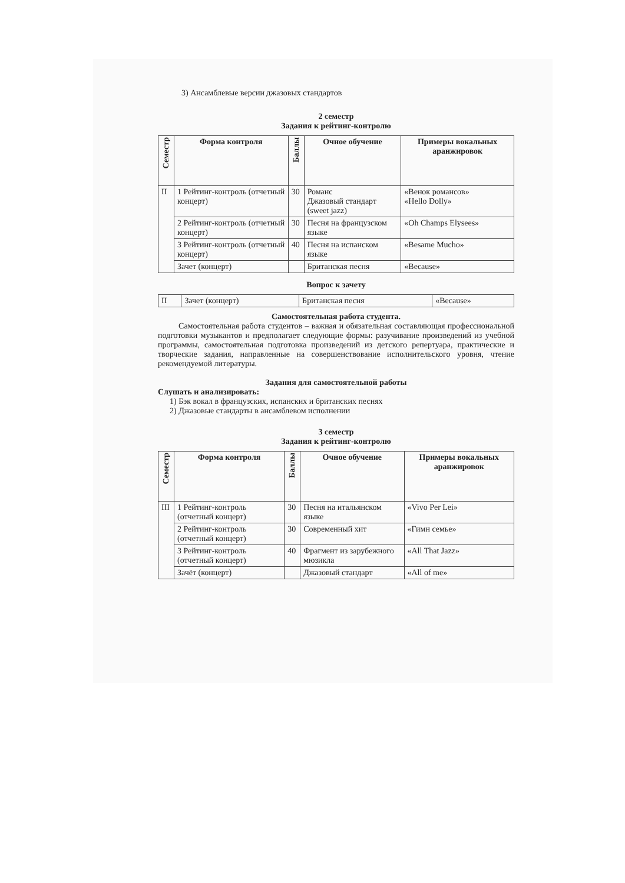3) Ансамблевые версии джазовых стандартов
2 семестр
Задания к рейтинг-контролю
| Семестр | Форма контроля | Баллы | Очное обучение | Примеры вокальных аранжировок |
| --- | --- | --- | --- | --- |
| II | 1 Рейтинг-контроль (отчетный концерт) | 30 | Романс Джазовый стандарт (sweet jazz) | «Венок романсов» «Hello Dolly» |
| | 2 Рейтинг-контроль (отчетный концерт) | 30 | Песня на французском языке | «Oh Champs Elysees» |
| | 3 Рейтинг-контроль (отчетный концерт) | 40 | Песня на испанском языке | «Besame Mucho» |
| | Зачет (концерт) | | Британская песня | «Because» |
Вопрос к зачету
| II | Зачет (концерт) | Британская песня | «Because» |
Самостоятельная работа студента.
Самостоятельная работа студентов – важная и обязательная составляющая профессиональной подготовки музыкантов и предполагает следующие формы: разучивание произведений из учебной программы, самостоятельная подготовка произведений из детского репертуара, практические и творческие задания, направленные на совершенствование исполнительского уровня, чтение рекомендуемой литературы.
Задания для самостоятельной работы
Слушать и анализировать:
1) Бэк вокал в французских, испанских и британских песнях
2) Джазовые стандарты в ансамблевом исполнении
3 семестр
Задания к рейтинг-контролю
| Семестр | Форма контроля | Баллы | Очное обучение | Примеры вокальных аранжировок |
| --- | --- | --- | --- | --- |
| III | 1 Рейтинг-контроль (отчетный концерт) | 30 | Песня на итальянском языке | «Vivo Per Lei» |
| | 2 Рейтинг-контроль (отчетный концерт) | 30 | Современный хит | «Гимн семье» |
| | 3 Рейтинг-контроль (отчетный концерт) | 40 | Фрагмент из зарубежного мюзикла | «All That Jazz» |
| | Зачёт (концерт) | | Джазовый стандарт | «All of me» |